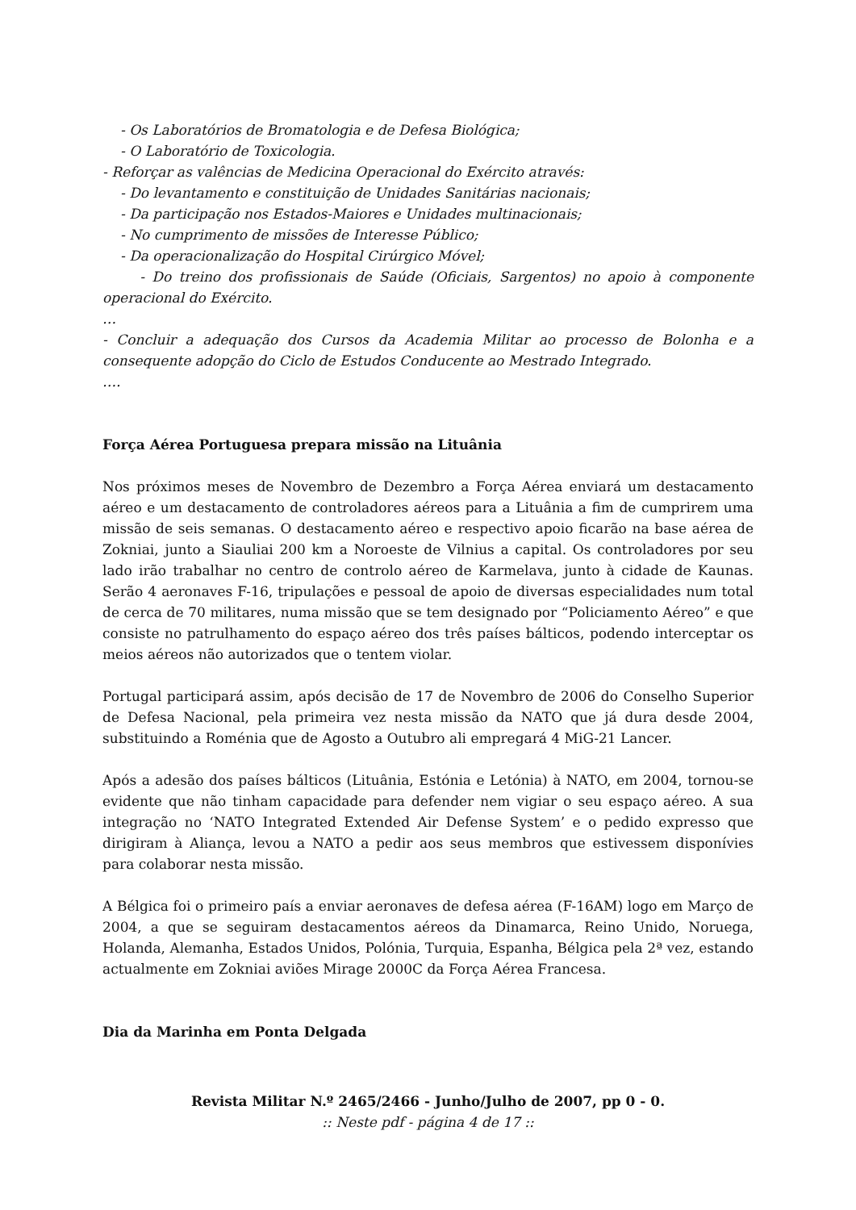- Os Laboratórios de Bromatologia e de Defesa Biológica;
- O Laboratório de Toxicologia.
- Reforçar as valências de Medicina Operacional do Exército através:
- Do levantamento e constituição de Unidades Sanitárias nacionais;
- Da participação nos Estados-Maiores e Unidades multinacionais;
- No cumprimento de missões de Interesse Público;
- Da operacionalização do Hospital Cirúrgico Móvel;
- Do treino dos profissionais de Saúde (Oficiais, Sargentos) no apoio à componente operacional do Exército.
…
- Concluir a adequação dos Cursos da Academia Militar ao processo de Bolonha e a consequente adopção do Ciclo de Estudos Conducente ao Mestrado Integrado.
….
Força Aérea Portuguesa prepara missão na Lituânia
Nos próximos meses de Novembro de Dezembro a Força Aérea enviará um destacamento aéreo e um destacamento de controladores aéreos para a Lituânia a fim de cumprirem uma missão de seis semanas. O destacamento aéreo e respectivo apoio ficarão na base aérea de Zokniai, junto a Siauliai 200 km a Noroeste de Vilnius a capital. Os controladores por seu lado irão trabalhar no centro de controlo aéreo de Karmelava, junto à cidade de Kaunas. Serão 4 aeronaves F-16, tripulações e pessoal de apoio de diversas especialidades num total de cerca de 70 militares, numa missão que se tem designado por “Policiamento Aéreo” e que consiste no patrulhamento do espaço aéreo dos três países bálticos, podendo interceptar os meios aéreos não autorizados que o tentem violar.
Portugal participará assim, após decisão de 17 de Novembro de 2006 do Conselho Superior de Defesa Nacional, pela primeira vez nesta missão da NATO que já dura desde 2004, substituindo a Roménia que de Agosto a Outubro ali empregará 4 MiG-21 Lancer.
Após a adesão dos países bálticos (Lituânia, Estónia e Letónia) à NATO, em 2004, tornou-se evidente que não tinham capacidade para defender nem vigiar o seu espaço aéreo. A sua integração no ‘NATO Integrated Extended Air Defense System’ e o pedido expresso que dirigiram à Aliança, levou a NATO a pedir aos seus membros que estivessem disponívies para colaborar nesta missão.
A Bélgica foi o primeiro país a enviar aeronaves de defesa aérea (F-16AM) logo em Março de 2004, a que se seguiram destacamentos aéreos da Dinamarca, Reino Unido, Noruega, Holanda, Alemanha, Estados Unidos, Polónia, Turquia, Espanha, Bélgica pela 2ª vez, estando actualmente em Zokniai aviões Mirage 2000C da Força Aérea Francesa.
Dia da Marinha em Ponta Delgada
Revista Militar N.º 2465/2466 - Junho/Julho de 2007, pp 0 - 0.
:: Neste pdf - página 4 de 17 ::